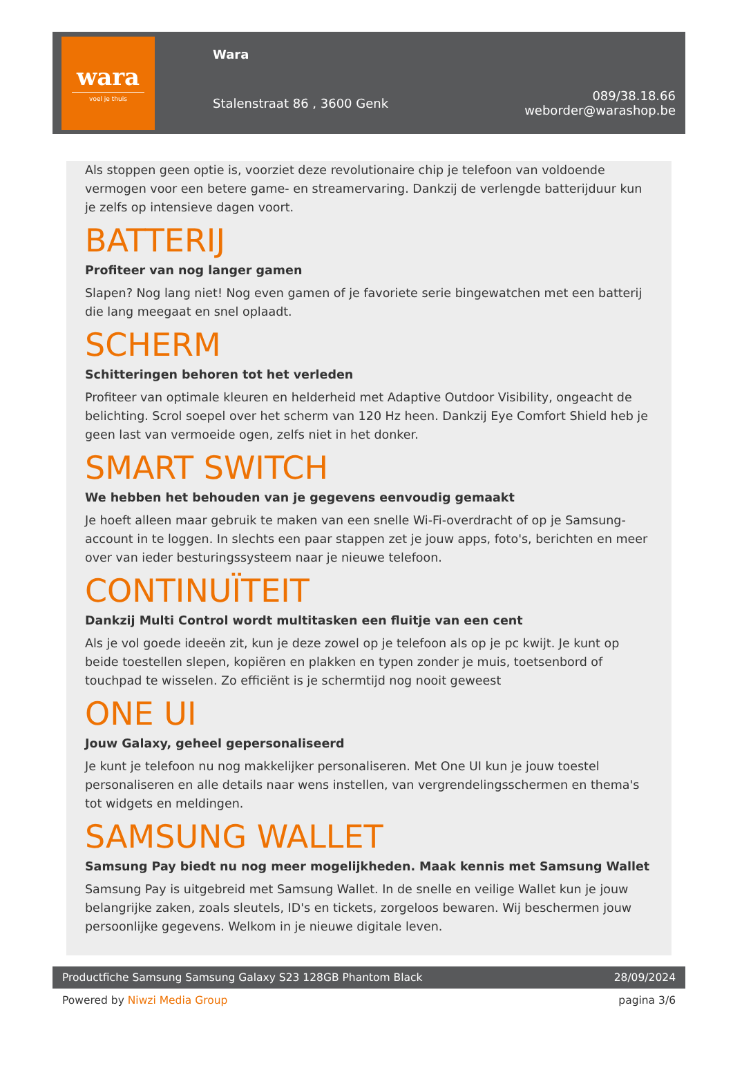wara
voel je thuis
Wara
Stalenstraat 86 , 3600 Genk
089/38.18.66
weborder@warashop.be
Als stoppen geen optie is, voorziet deze revolutionaire chip je telefoon van voldoende vermogen voor een betere game- en streamervaring. Dankzij de verlengde batterijduur kun je zelfs op intensieve dagen voort.
BATTERIJ
Profiteer van nog langer gamen
Slapen? Nog lang niet! Nog even gamen of je favoriete serie bingewatchen met een batterij die lang meegaat en snel oplaadt.
SCHERM
Schitteringen behoren tot het verleden
Profiteer van optimale kleuren en helderheid met Adaptive Outdoor Visibility, ongeacht de belichting. Scrol soepel over het scherm van 120 Hz heen. Dankzij Eye Comfort Shield heb je geen last van vermoeide ogen, zelfs niet in het donker.
SMART SWITCH
We hebben het behouden van je gegevens eenvoudig gemaakt
Je hoeft alleen maar gebruik te maken van een snelle Wi-Fi-overdracht of op je Samsung-account in te loggen. In slechts een paar stappen zet je jouw apps, foto's, berichten en meer over van ieder besturingssysteem naar je nieuwe telefoon.
CONTINUÏTEIT
Dankzij Multi Control wordt multitasken een fluitje van een cent
Als je vol goede ideeën zit, kun je deze zowel op je telefoon als op je pc kwijt. Je kunt op beide toestellen slepen, kopiëren en plakken en typen zonder je muis, toetsenbord of touchpad te wisselen. Zo efficiënt is je schermtijd nog nooit geweest
ONE UI
Jouw Galaxy, geheel gepersonaliseerd
Je kunt je telefoon nu nog makkelijker personaliseren. Met One UI kun je jouw toestel personaliseren en alle details naar wens instellen, van vergrendelingsschermen en thema's tot widgets en meldingen.
SAMSUNG WALLET
Samsung Pay biedt nu nog meer mogelijkheden. Maak kennis met Samsung Wallet
Samsung Pay is uitgebreid met Samsung Wallet. In de snelle en veilige Wallet kun je jouw belangrijke zaken, zoals sleutels, ID's en tickets, zorgeloos bewaren. Wij beschermen jouw persoonlijke gegevens. Welkom in je nieuwe digitale leven.
Productfiche Samsung Samsung Galaxy S23 128GB Phantom Black 28/09/2024
Powered by Niwzi Media Group pagina 3/6